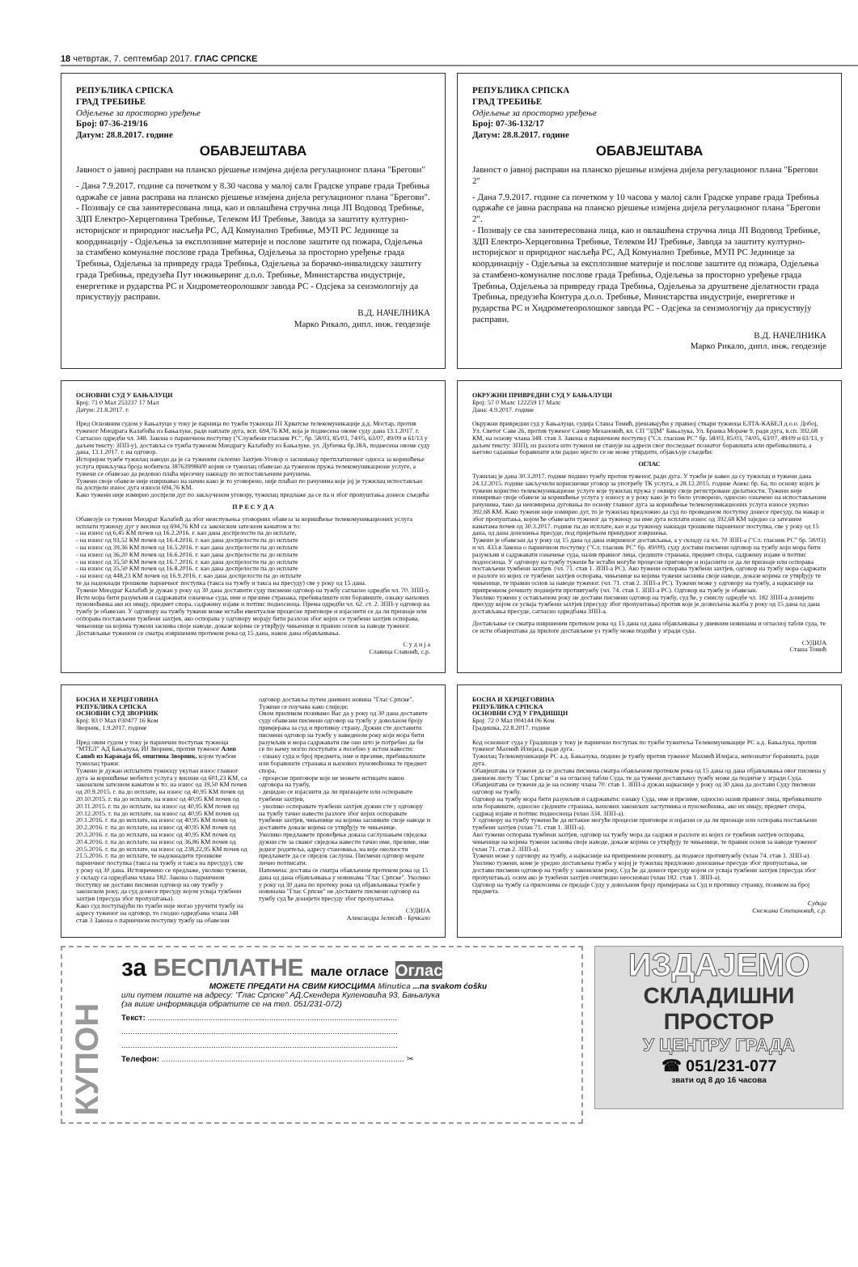18 четвртак, 7. септембар 2017. ГЛАС СРПСКЕ
РЕПУБЛИКА СРПСКА
ГРАД ТРЕБИЊЕ
Одјељење за просторно уређење
Број: 07-36-219/16
Датум: 28.8.2017. године
ОБАВЈЕШТАВА
Јавност о јавној расправи на планско рјешење измјена дијела регулационог плана "Брегови"
- Дана 7.9.2017. године са почетком у 8.30 часова у малој сали Градске управе града Требиња одржаће се јавна расправа на планско рјешење измјена дијела регулационог плана "Брегови".
- Позивају се сва заинтересована лица, као и овлашћена стручна лица ЈП Водовод Требиње, ЗДП Електро-Херцеговина Требиње, Телеком ИЈ Требиње, Завода за заштиту културно-историјског и природног насљеђа РС, АД Комунално Требиње, МУП РС Јединице за координацију - Одјељења за експлозивне материје и послове заштите од пожара, Одјељења за стамбено комуналне послове града Требиња, Одјељења за просторно уређење града Требиња, Одјељења за привреду града Требиња, Одјељења за борачко-инвалидску заштиту града Требиња, предузећа Пут инжињеринг д.о.о. Требиње, Министарства индустрије, енергетике и рударства РС и Хидрометеоролошког завода РС - Одсјека за сеизмологију да присуствују расправи.
В.Д. НАЧЕЛНИКА
Марко Рикало, дипл. инж. геодезије
РЕПУБЛИКА СРПСКА
ГРАД ТРЕБИЊЕ
Одјељење за просторно уређење
Број: 07-36-132/17
Датум: 28.8.2017. године
ОБАВЈЕШТАВА
Јавност о јавној расправи на планско рјешење измјена дијела регулационог плана "Брегови 2"
- Дана 7.9.2017. године са почетком у 10 часова у малој сали Градске управе града Требиња одржаће се јавна расправа на планско рјешење измјена дијела регулационог плана "Брегови 2".
- Позивају се сва заинтересована лица, као и овлашћена стручна лица ЈП Водовод Требиње, ЗДП Електро-Херцеговина Требиње, Телеком ИЈ Требиње, Завода за заштиту културно-историјског и природног насљеђа РС, АД Комунално Требиње, МУП РС Јединице за координацију - Одјељења за експлозивне материје и послове заштите од пожара, Одјељења за стамбено-комуналне послове града Требиња, Одјељења за просторно уређење града Требиња, Одјељења за привреду града Требиња, Одјељења за друштвене дјелатности града Требиња, предузећа Контура д.о.о. Требиње, Министарства индустрије, енергетике и рударства РС и Хидрометеоролошког завода РС - Одсјека за сеизмологију да присуствују расправи.
В.Д. НАЧЕЛНИКА
Марко Рикало, дипл. инж. геодезије
ОСНОВНИ СУД У БАЊАЛУЦИ
Број: 71 0 Мал 253237 17 Мал
Датум: 21.8.2017. г.
Пред Основним судом у Бањалуци у току је парница по тужби тужиоца ЈП Хрватске телекомуникације д.д. Мостар, против туженог Миодрага Калабића из Бањалуке, ради наплате дуга, всп. 694,76 КМ, која је поднесена овоме суду дана 13.1.2017. г.
Сагласно одредби чл. 348. Закона о парничном поступку ("Службени гласник РС", бр. 58/03, 85/03, 74/05, 63/07, 49/09 и 61/13 у даљем тексту: ЗПП-у), доставља се тужба туженом Миодрагу Калабићу из Бањалуке, ул. Дубичка бр.38А, поднесена овоме суду дана, 13.1.2017. г. на одговор.
Историјом тужбе тужилац наводи да је са туженим склопио Захтјев-Уговор о заснивању претплатничког односа за коришћење услуга прикључка броја мобитела 38763998600 којим се тужилац обавезао да туженом пружа телекомуникационе услуге, а тужени се обавезао да редовно плаћа мјесечну накнаду по испостављеним рачунима.
Тужени своје обавезе није извршавао на начин како је то уговорено, није плаћао по рачунима које јој је тужилац испостављао па доспјели износ дуга износи 694,76 КМ.
Како тужени није измирио доспјели дуг по закљученом уговору, тужилац предлаже да се па и због пропуштања донесе сљедећа
П Р Е С У Д А
Обавезује се тужени Миодраг Калабић да због неиспуњења уговорних обавеза за коришћење телекомуникационих услуга исплати тужиоцу дуг у висини од 694,76 КМ са законском затезном каматом и то:
- на износ од 6,45 КМ почев од 16.2.2016. г. као дана доспјелости па до исплате,
- на износ од 93,52 КМ почев од 16.4.2016. г. као дана доспјелости па до исплате
- на износ од 39,36 КМ почев од 16.5.2016. г. као дана доспјелости па до исплате
- на износ од 36,20 КМ почев од 16.6.2016. г. као дана доспјелости па до исплате
- на износ од 35,50 КМ почев од 16.7.2016. г. као дана доспјелости па до исплате
- на износ од 35,50 КМ почев од 16.8.2016. г. као дана доспјелости па до исплате
- на износ од 448,23 КМ почев од 16.9.2016. г. као дана доспјелости па до исплате
те да надокнади трошкове парничног поступка (такса на тужбу и такса на пресуду) све у року од 15 дана.
Тужени Миодраг Калабић је дужан у року од 30 дана доставити суду писмени одговор на тужбу сагласно одредби чл. 70. ЗПП-у. Исти мора бити разумљив и садржавати означење суда, име и презиме странака, пребивалиште или боравиште, ознаку њихових пуномоћника ако их имају, предмет спора, садржину изјаве и потпис подносиоца. Према одредби чл. 62. ст. 2. ЗПП-у одговор на тужбу је обавезан. У одговору на тужбу тужени може истаћи евентуалне процесне приговоре и изјаснити се да ли признаје или оспорава постављени тужбени захтјев, ако оспорава у одговору морају бити разлози због којих се тужбени захтјев оспорава, чињенице на којима тужени заснива своје наводе, доказе којима се утврђују чињенице и правни основ за наводе туженог. Достављање туженом се сматра извршеним протеком рока од 15 дана, након дана објављивања.
С у д и ј а
Славица Славнић, с.р.
ОКРУЖНИ ПРИВРЕДНИ СУД У БАЊАЛУЦИ
Број: 57 0 Малс 122259 17 Малс
Дана: 4.9.2017. године
Окружни привредни суд у Бањалуци, судија Сташа Томић, рјешавајући у правној ствари тужиоца ЕЛТА-КАБЕЛ д.о.о. Добој, Ул. Светог Саве 26, против туженог Самир Механовић, вл. СП "ЗДМ" Бањалука, Ул. Бранка Мораче 9, ради дуга, в.сп. 392,68 КМ, на основу члана 348. став 3. Закона о парничном поступку ("Сл. гласник РС" бр. 58/03, 85/03, 74/05, 63/07, 49/09 и 61/13, у даљем тексту: ЗПП), из разлога што тужени не станује на адреси свог последњег познатог боравишта или пребивалишта, а његово садашње боравиште или радно мјесто се не може утврдити, објављује сљедећи:
ОГЛАС
Тужилац је дана 30.3.2017. године поднио тужбу против туженог, ради дуга. У тужби је навео да су тужилац и тужени дана 24.12.2015. године закључили кориснички уговор за употребу ТК услуга, а 28.12.2015. године Анекс бр. 6а, по основу којих је тужени користио телекомуникационе услуге које тужилац пружа у оквиру своје регистроване дјелатности. Тужени није измиривао своје обавезе за коришћење услуга у износу и у року како је то било уговорено, односно означено на испостављеним рачунима, тако да неизмирена дуговања по основу главног дуга за коришћење телекомуникационих услуга износе укупно 392,68 КМ. Како тужени није измирио дуг, то је тужилац предложио да суд по проведеном поступку донесе пресуду, па макар и због пропуштања, којом ће обавезати туженог да тужиоцу на име дуга исплати износ од 392,68 КМ заједно са затезним каматама почев од 30.3.2017. године па до исплате, као и да тужиоцу накнади трошкове парничног поступка, све у року од 15 дана, од дана доношења пресуде, под пријетњом принудног извршења.
Тужени је обавезан да у року од 15 дана од дана извршеног достављања, а у складу са чл. 70 ЗПП-а ("Сл. гласник РС" бр. 58/03) и чл. 433.в Закона о парничном поступку ("Сл. гласник РС" бр. 49/09), суду достави писмени одговор на тужбу који мора бити разумљив и садржавати означење суда, назив правног лица, сједиште странака, предмет спора, садржину изјаве и потпис подносиоца. У одговору на тужбу тужени ће истаћи могуће процесне приговоре и изјаснити се да ли признаје или оспорава постављени тужбени захтјев. (чл. 71. став 1. ЗПП-а РС). Ако тужени оспорава тужбени захтјев, одговор на тужбу мора садржати и разлоге из којих се тужбени захтјев оспорава, чињенице на којима тужени заснива своје наводе, доказе којима се утврђују те чињенице, те правни основ за наводе туженог. (чл. 71. став 2. ЗПП-а РС). Тужени може у одговору на тужбу, а најкасније на припремном рочишту поднијети противтужбу (чл. 74. став 1. ЗПП-а РС). Одговор на тужбу је обавезан.
Уколико тужени у остављеном року не достави писмени одговор на тужбу, суд ће, у смислу одредбе чл. 182 ЗПП-а донијети пресуду којом се усваја тужбени захтјев (пресуду због пропуштања) против које је дозвољена жалба у року од 15 дана од дана достављања пресуде, сагласно одредбама ЗПП-а.
Достављање се сматра извршеним протеком рока од 15 дана од дана објављивања у дневним новинама и огласној табли суда, те се исти обавјештава да прилоге достављене уз тужбу може подићи у згради суда.
СУДИЈА
Сташа Томић
БОСНА И ХЕРЦЕГОВИНА
РЕПУБЛИКА СРПСКА
ОСНОВНИ СУД ЗВОРНИК
Број: 83 0 Мал 030477 16 Ком
Зворник, 1.9.2017. године
Пред овим судом у току је парнични поступак тужиоца "МТЕЛ" АД Бањалука, ИЈ Зворник, против туженог Ален Савић из Каракаја бб, општина Зворник, којом тужбом тужилац тражи:
Тужени је дужан исплатити тужиоцу укупан износ главног дуга за коришћење мобител услуга у висини од 601,23 КМ, са законском затезном каматом и то: на износ од 39,50 КМ почев од 20.9.2015. г. па до исплате, на износ од 40,95 КМ почев од 20.10.2015. г. па до исплате, на износ од 40,95 КМ почев од 20.11.2015. г. па до исплате, на износ од 40,95 КМ почев од 20.12.2015. г. па до исплате, на износ од 40,95 КМ почев од 20.1.2016. г. па до исплате, на износ од 40,95 КМ почев од 20.2.2016. г. па до исплате, на износ од 40,95 КМ почев од 20.3.2016. г. па до исплате, на износ од 40,95 КМ почев од 20.4.2016. г. па до исплате, на износ од 36,86 КМ почев од 20.5.2016. г. па до исплате, на износ од 238,22,95 КМ почев од 21.5.2016. г. па до исплате, те надокнадити трошкове парничног поступка (такса на тужбу и такса на пресуду), све у року од 30 дана. Истовремено се предлаже, уколико тужени, у складу са одредбама члана 182. Закона о парничном поступку не достави писмени одговор на ову тужбу у законском року, да суд донесе пресуду којом усваја тужбени захтјев (пресуда због пропуштања).
Како суд поступајући по тужби није могао уручити тужбу на адресу туженог на одговор, то сходно одредбама члана 348 став 3 Закона о парничном поступку тужбу на обавезни одговор доставља путем дневних новина "Глас Српске". Тужени се поучава како слиједи:
Овом приликом позивамо Вас да у року од 30 дана доставите суду обавезни писмени одговор на тужбу у довољном броју примјерака за суд и противну страну. Дужни сте доставити писмени одговор на тужбу у наведеном року који мора бити разумљив и мора садржавати све оно што је потребно да би се по њему могло поступати а посебно у истом навести:
- ознаку суда и број предмета, име и презиме, пребивалиште или боравиште странака и њихових пуномоћника те предмет спора,
- процесне приговоре које не можете истицати након одговора на тужбу,
- децидно се изјаснити да ли признајете или оспоравате тужбени захтјев,
- уколико оспоравате тужбени захтјев дужни сте у одговору на тужбу тачно навести разлоге због којих оспоравате тужбени захтјев, чињенице на којима заснивате своје наводе и доставите доказе којима се утврђују те чињенице.
Уколико предлажете провођење доказа саслушањем свједока дужни сте за сваког свједока навести тачно име, презиме, име једног родитеља, адресу становања, на које околности предлажете да се свједок саслуша. Писмени одговор морате лично потписати.
Напомена: достава се сматра обављеном протеком рока од 15 дана од дана објављивања у новинама "Глас Српске". Уколико у року од 30 дана по протеку рока од објављивања тужбе у новинама "Глас Српске" не доставите писмени одговор на тужбу суд ће донијети пресуду због пропуштања.
СУДИЈА
Александра Јелисић - Брчкало
БОСНА И ХЕРЦЕГОВИНА
РЕПУБЛИКА СРПСКА
ОСНОВНИ СУД У ГРАДИШЦИ
Број: 72 0 Мал 004144 06 Ком
Градишка, 22.8.2017. године
Код основног суда у Градишци у току је парнични поступак по тужби тужитеља Телекомуникације РС а.д. Бањалука, против туженог Махмић Илијаса, ради дуга.
Тужилац Телекомуникације РС а.д. Бањалука, поднио је тужбу против туженог Махмић Илијаса, непознатог боравишта, ради дуга.
Обавјештава се тужени да се достава писмена сматра обављеном протеком рока од 15 дана од дана објављивања овог писмена у дневном листу "Глас Српске" и на огласној табли Суда, те да тужени достављену тужбу може да подигне у згради Суда.
Обавјештава се тужени да је на основу члана 70. став 1. ЗПП-а дужан најкасније у року од 30 дана да достави Суду писмени одговор на тужбу.
Одговор на тужбу мора бити разумљив и садржавати: ознаку Суда, име и презиме, односно назив правног лица, пребивалиште или боравиште, односно сједиште странака, њихових законских заступника и пуномоћника, ако их имају, предмет спора, садржај изјаве и потпис подносиоца (члан 334. ЗПП-а).
У одговору на тужбу тужени ће да истакне могуће процесне приговоре и изјасни се да ли признаје или оспорава постављени тужбени захтјев (члан 71. став 1. ЗПП-а).
Ако тужени оспорава тужбени захтјев, одговор на тужбу мора да садржи и разлоге из којих се тужбени захтјев оспорава, чињенице на којима тужени заснива своје наводе, доказе којима се утврђују те чињенице, те правни основ за наводе туженог (члан 71. став 2. ЗПП-а).
Тужени може у одговору на тужбу, а најкасније на припремном рочишту, да поднесе противтужбу (члан 74. став 1. ЗПП-а).
Уколико тужени, коме је уредно достављена тужба у којој је тужилац предложио доношење пресуде због пропуштања, не достави писмени одговор на тужбу у законском року, Суд ће да донесе пресуду којом се усваја тужбени захтјев (пресуда због пропуштања), осим ако је тужбени захтјев очигледно неоснован (члан 182. став 1. ЗПП-а).
Одговор на тужбу са прилозима се предаје Суду у довољном броју примјерака за Суд и противну странку, позивом на број предмета.
Судија
Снежана Степановић, с.р.
КУПОН
за БЕСПЛАТНЕ мале огласе Оглас
МОЖЕТЕ ПРЕДАТИ НА СВИМ КИОСЦИМА Minutica ...na svakom ćošku
или путем поште на адресу: "Глас Српске" АД,Скендера Куленовића 93, Бањалука
(за више информација обратите се на тел. 051/231-072)
Текст: ...............................................................................................................
...........................................................................................................................
...........................................................................................................................
Телефон: ............................................................................................................ ✂
ИЗДАЈЕМО
СКЛАДИШНИ
ПРОСТОР
У ЦЕНТРУ ГРАДА
☎ 051/231-077
звати од 8 до 16 часова